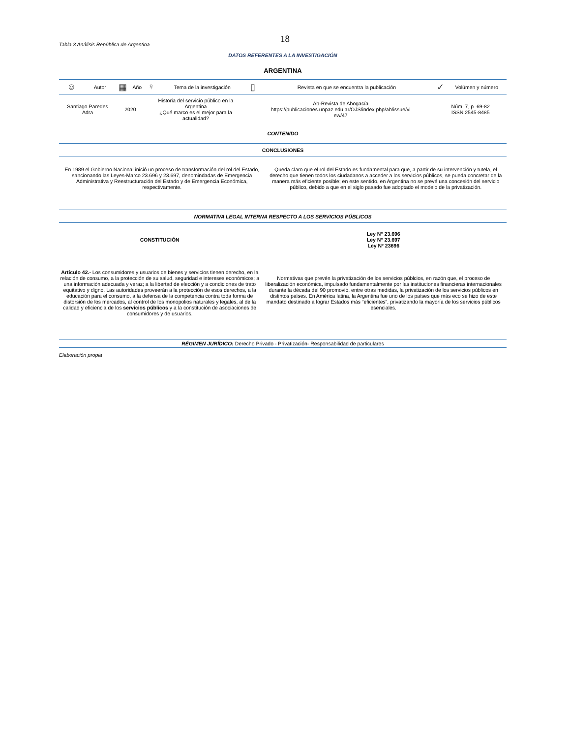18
Tabla 3 Análisis República de Argentina
DATOS REFERENTES A LA INVESTIGACIÓN
ARGENTINA
| ☺ | Autor | ▦ | Año | ♀ | Tema de la investigación | ▯ | Revista en que se encuentra la publicación | ✓ | Volúmen y número |
| --- | --- | --- | --- | --- | --- | --- | --- | --- | --- |
| Santiago Paredes Adra | | 2020 | | Historia del servicio público en la Argentina ¿Qué marco es el mejor para la actualidad? | | Ab-Revista de Abogacía https://publicaciones.unpaz.edu.ar/OJS/index.php/ab/issue/vi ew/47 | | Núm. 7, p. 69-82 ISSN 2545-8485 | |
| CONTENIDO | | | | | | | | | |
| CONCLUSIONES | | | | | | | | | |
| En 1989 el Gobierno Nacional inició un proceso de transformación del rol del Estado, sancionando las Leyes-Marco 23.696 y 23.697, denomindadas de Emergencia Administrativa y Reestructuración del Estado y de Emergencia Económica, respectivamente. | Queda claro que el rol del Estado es fundamental para que, a partir de su intervención y tutela, el derecho que tienen todos los ciudadanos a acceder a los servicios públicos, se pueda concretar de la manera más eficiente posible; en este sentido, en Argentina no se prevé una concesión del servicio público, debido a que en el siglo pasado fue adoptado el modelo de la privatización. |
| NORMATIVA LEGAL INTERNA RESPECTO A LOS SERVICIOS PÚBLICOS |
| CONSTITUCIÓN | Ley N° 23.696 Ley N° 23.697 Ley Nº 23696 |
| Artículo 42.- Los consumidores y usuarios de bienes y servicios tienen derecho, en la relación de consumo, a la protección de su salud, seguridad e intereses económicos; a una información adecuada y veraz; a la libertad de elección y a condiciones de trato equitativo y digno. Las autoridades proveerán a la protección de esos derechos, a la educación para el consumo, a la defensa de la competencia contra toda forma de distorsión de los mercados, al control de los monopolios naturales y legales, al de la calidad y eficiencia de los servicios públicos y a la constitución de asociaciones de consumidores y de usuarios. | Normativas que prevén la privatización de los servicios públcios, en razón que, el proceso de liberalización económica, impulsado fundamentalmente por las instituciones financieras internacionales durante la década del 90 promovió, entre otras medidas, la privatización de los servicios públicos en distintos países. En América latina, la Argentina fue uno de los países que más eco se hizo de este mandato destinado a lograr Estados más “eficientes”, privatizando la mayoría de los servicios públicos esenciales. |
| RÉGIMEN JURÍDICO: Derecho Privado - Privatización- Responsabilidad de particulares |
Elaboración propia